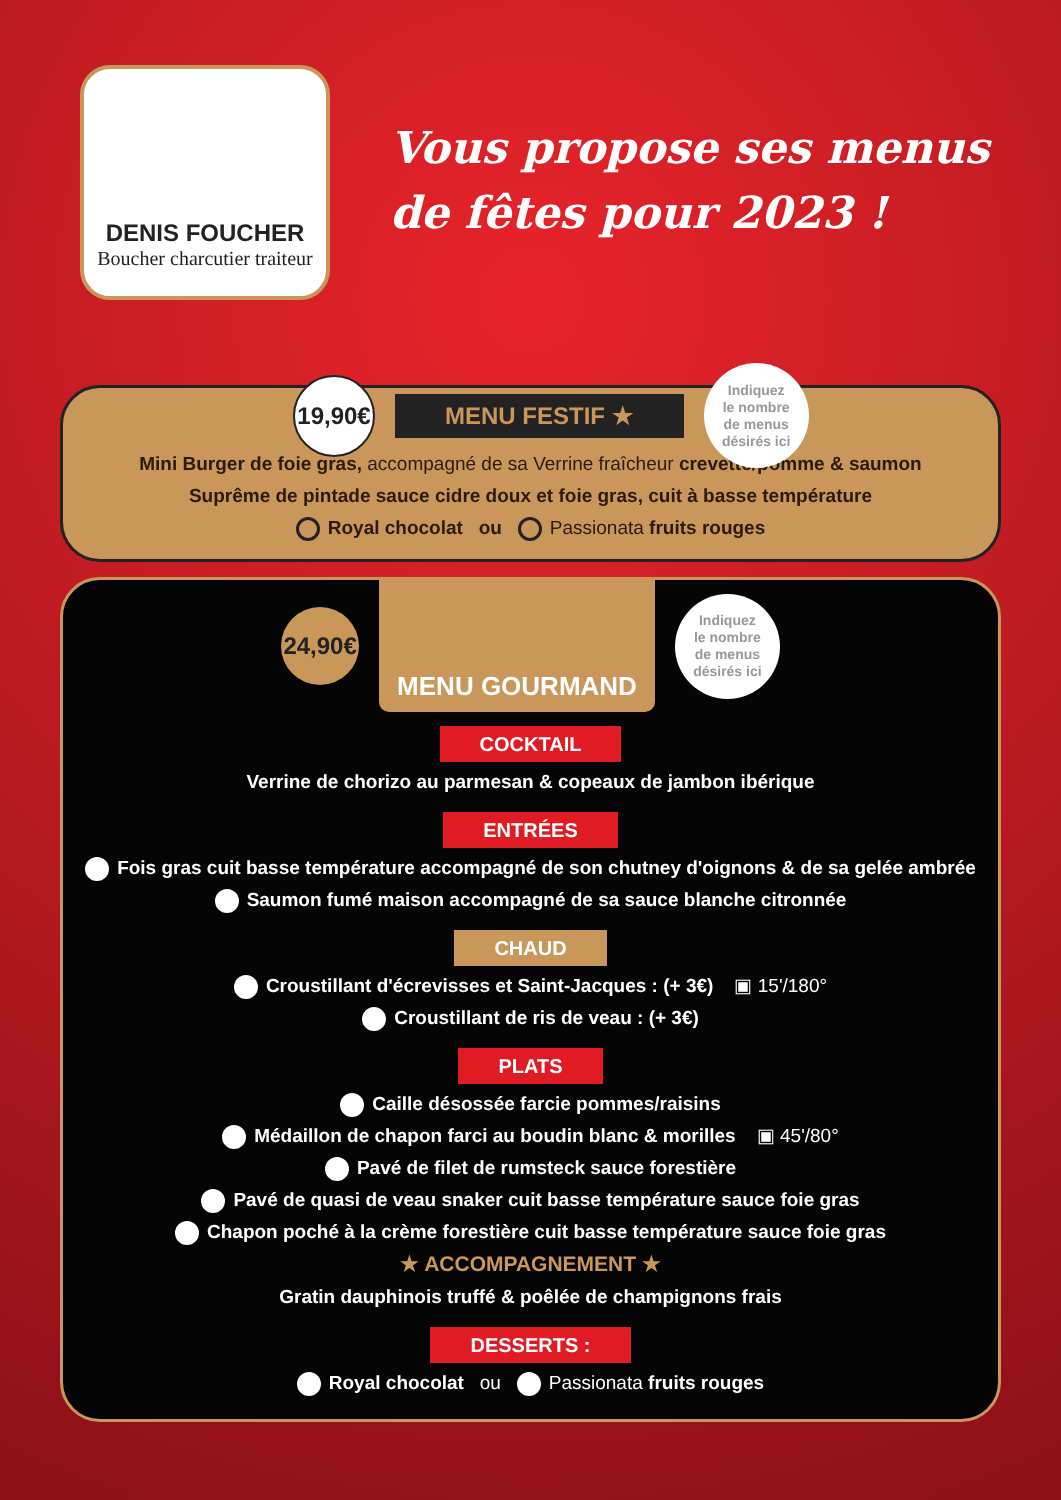DENIS FOUCHER
Boucher charcutier traiteur
Vous propose ses menus
de fêtes pour 2023 !
19,90€
MENU FESTIF ★
Indiquez
le nombre
de menus
désirés ici
Mini Burger de foie gras, accompagné de sa Verrine fraîcheur crevette/pomme & saumon
Suprême de pintade sauce cidre doux et foie gras, cuit à basse température
Royal chocolat ou Passionata fruits rouges
24,90€
MENU GOURMAND
Indiquez
le nombre
de menus
désirés ici
COCKTAIL
Verrine de chorizo au parmesan & copeaux de jambon ibérique
ENTRÉES
Fois gras cuit basse température accompagné de son chutney d'oignons & de sa gelée ambrée
Saumon fumé maison accompagné de sa sauce blanche citronnée
CHAUD
Croustillant d'écrevisses et Saint-Jacques : (+ 3€) ▣ 15'/180°
Croustillant de ris de veau : (+ 3€)
PLATS
Caille désossée farcie pommes/raisins
Médaillon de chapon farci au boudin blanc & morilles ▣ 45'/80°
Pavé de filet de rumsteck sauce forestière
Pavé de quasi de veau snaker cuit basse température sauce foie gras
Chapon poché à la crème forestière cuit basse température sauce foie gras
★ ACCOMPAGNEMENT ★
Gratin dauphinois truffé & poêlée de champignons frais
DESSERTS :
Royal chocolat ou Passionata fruits rouges